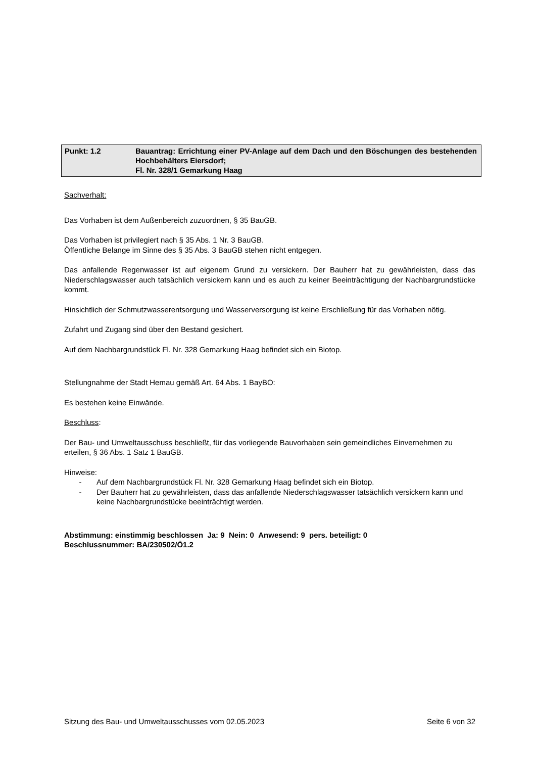Punkt: 1.2 Bauantrag: Errichtung einer PV-Anlage auf dem Dach und den Böschungen des bestehenden Hochbehälters Eiersdorf;
Fl. Nr. 328/1 Gemarkung Haag
Sachverhalt:
Das Vorhaben ist dem Außenbereich zuzuordnen, § 35 BauGB.
Das Vorhaben ist privilegiert nach § 35 Abs. 1 Nr. 3 BauGB.
Öffentliche Belange im Sinne des § 35 Abs. 3 BauGB stehen nicht entgegen.
Das anfallende Regenwasser ist auf eigenem Grund zu versickern. Der Bauherr hat zu gewährleisten, dass das Niederschlagswasser auch tatsächlich versickern kann und es auch zu keiner Beeinträchtigung der Nachbargrundstücke kommt.
Hinsichtlich der Schmutzwasserentsorgung und Wasserversorgung ist keine Erschließung für das Vorhaben nötig.
Zufahrt und Zugang sind über den Bestand gesichert.
Auf dem Nachbargrundstück Fl. Nr. 328 Gemarkung Haag befindet sich ein Biotop.
Stellungnahme der Stadt Hemau gemäß Art. 64 Abs. 1 BayBO:
Es bestehen keine Einwände.
Beschluss:
Der Bau- und Umweltausschuss beschließt, für das vorliegende Bauvorhaben sein gemeindliches Einvernehmen zu erteilen, § 36 Abs. 1 Satz 1 BauGB.
Hinweise:
- Auf dem Nachbargrundstück Fl. Nr. 328 Gemarkung Haag befindet sich ein Biotop.
- Der Bauherr hat zu gewährleisten, dass das anfallende Niederschlagswasser tatsächlich versickern kann und keine Nachbargrundstücke beeinträchtigt werden.
Abstimmung: einstimmig beschlossen Ja: 9 Nein: 0 Anwesend: 9 pers. beteiligt: 0
Beschlussnummer: BA/230502/Ö1.2
Sitzung des Bau- und Umweltausschusses vom 02.05.2023 Seite 6 von 32